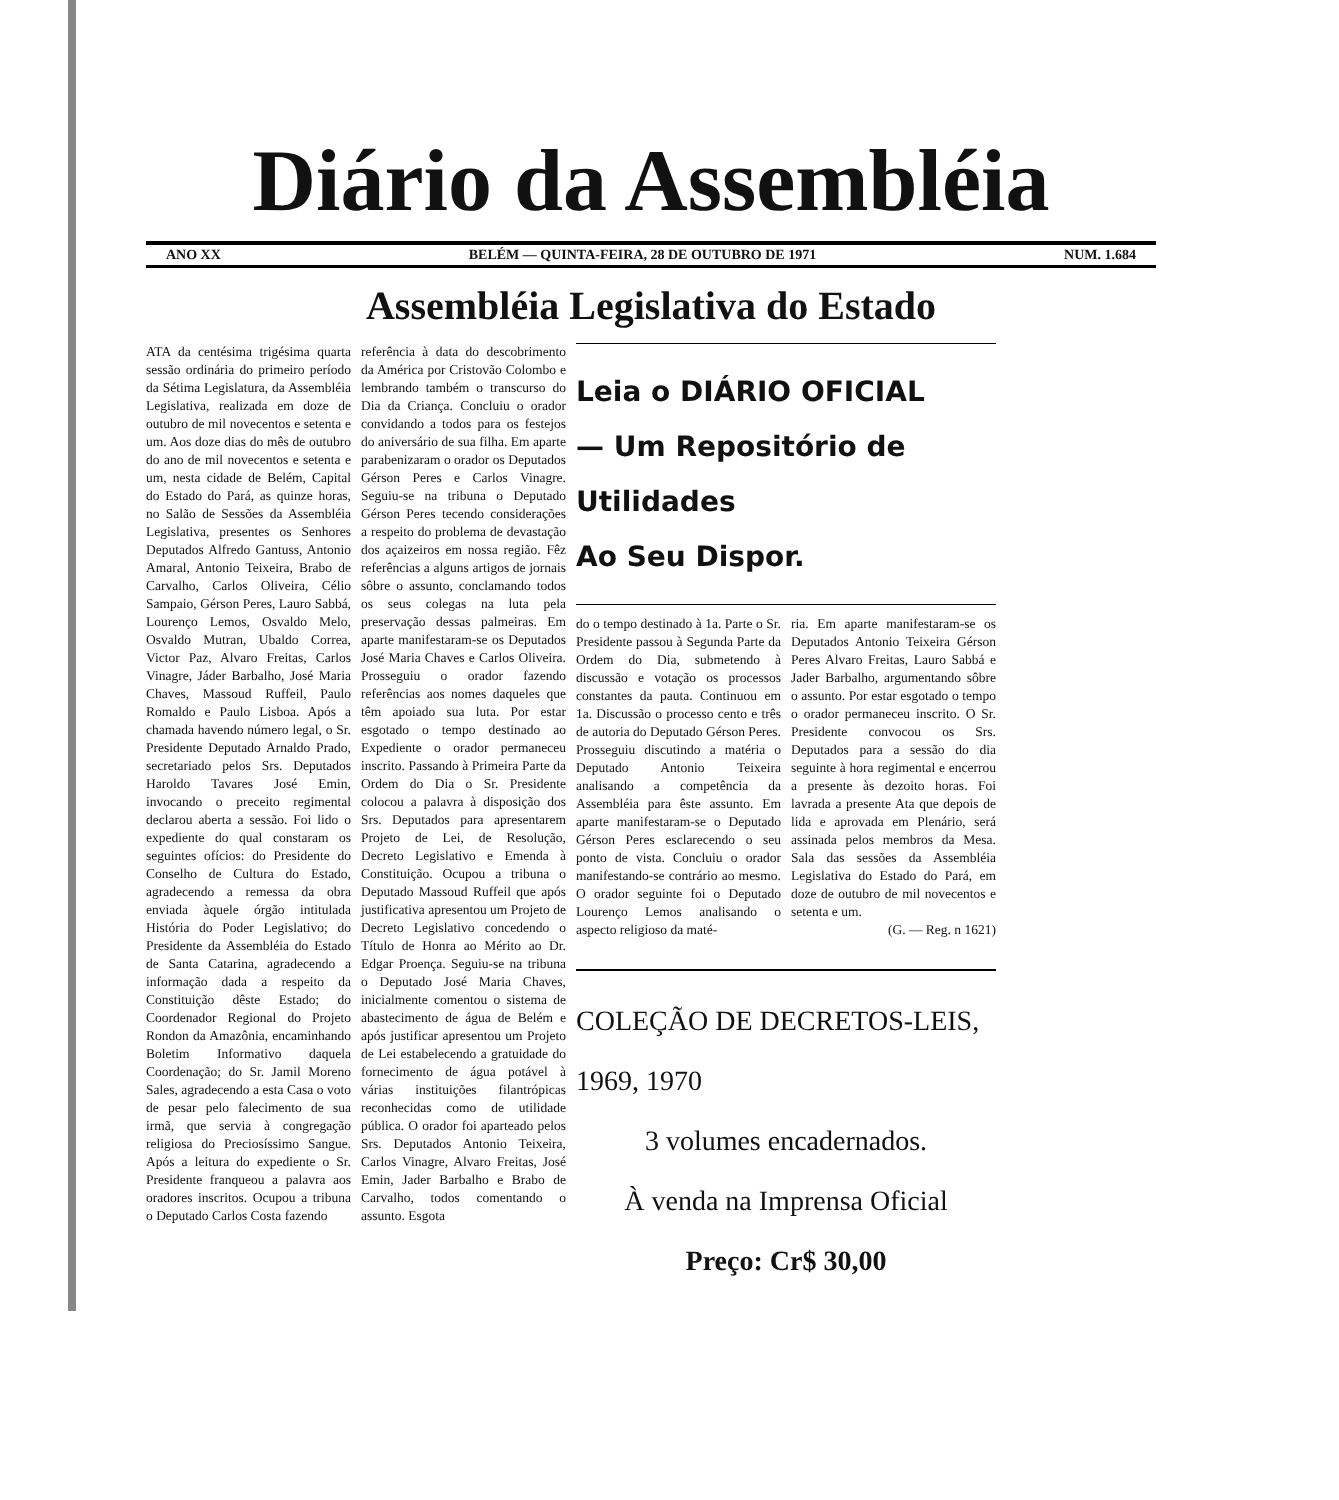Diário da Assembléia
ANO XX BELÉM — QUINTA-FEIRA, 28 DE OUTUBRO DE 1971 NUM. 1.684
Assembléia Legislativa do Estado
ATA da centésima trigésima quarta sessão ordinária do primeiro período da Sétima Legislatura, da Assembléia Legislativa, realizada em doze de outubro de mil novecentos e setenta e um. Aos doze dias do mês de outubro do ano de mil novecentos e setenta e um, nesta cidade de Belém, Capital do Estado do Pará, as quinze horas, no Salão de Sessões da Assembléia Legislativa, presentes os Senhores Deputados Alfredo Gantuss, Antonio Amaral, Antonio Teixeira, Brabo de Carvalho, Carlos Oliveira, Célio Sampaio, Gérson Peres, Lauro Sabbá, Lourenço Lemos, Osvaldo Melo, Osvaldo Mutran, Ubaldo Correa, Victor Paz, Alvaro Freitas, Carlos Vinagre, Jáder Barbalho, José Maria Chaves, Massoud Ruffeil, Paulo Romaldo e Paulo Lisboa. Após a chamada havendo número legal, o Sr. Presidente Deputado Arnaldo Prado, secretariado pelos Srs. Deputados Haroldo Tavares José Emin, invocando o preceito regimental declarou aberta a sessão. Foi lido o expediente do qual constaram os seguintes ofícios: do Presidente do Conselho de Cultura do Estado, agradecendo a remessa da obra enviada àquele órgão intitulada História do Poder Legislativo; do Presidente da Assembléia do Estado de Santa Catarina, agradecendo a informação dada a respeito da Constituição dêste Estado; do Coordenador Regional do Projeto Rondon da Amazônia, encaminhando Boletim Informativo daquela Coordenação; do Sr. Jamil Moreno Sales, agradecendo a esta Casa o voto de pesar pelo falecimento de sua irmã, que servia à congregação religiosa do Preciosíssimo Sangue. Após a leitura do expediente o Sr. Presidente franqueou a palavra aos oradores inscritos. Ocupou a tribuna o Deputado Carlos Costa fazendo
referência à data do descobrimento da América por Cristovão Colombo e lembrando também o transcurso do Dia da Criança. Concluiu o orador convidando a todos para os festejos do aniversário de sua filha. Em aparte parabenizaram o orador os Deputados Gérson Peres e Carlos Vinagre. Seguiu-se na tribuna o Deputado Gérson Peres tecendo considerações a respeito do problema de devastação dos açaizeiros em nossa região. Fêz referências a alguns artigos de jornais sôbre o assunto, conclamando todos os seus colegas na luta pela preservação dessas palmeiras. Em aparte manifestaram-se os Deputados José Maria Chaves e Carlos Oliveira. Prosseguiu o orador fazendo referências aos nomes daqueles que têm apoiado sua luta. Por estar esgotado o tempo destinado ao Expediente o orador permaneceu inscrito. Passando à Primeira Parte da Ordem do Dia o Sr. Presidente colocou a palavra à disposição dos Srs. Deputados para apresentarem Projeto de Lei, de Resolução, Decreto Legislativo e Emenda à Constituição. Ocupou a tribuna o Deputado Massoud Ruffeil que após justificativa apresentou um Projeto de Decreto Legislativo concedendo o Título de Honra ao Mérito ao Dr. Edgar Proença. Seguiu-se na tribuna o Deputado José Maria Chaves, inicialmente comentou o sistema de abastecimento de água de Belém e após justificar apresentou um Projeto de Lei estabelecendo a gratuidade do fornecimento de água potável à várias instituições filantrópicas reconhecidas como de utilidade pública. O orador foi aparteado pelos Srs. Deputados Antonio Teixeira, Carlos Vinagre, Alvaro Freitas, José Emin, Jader Barbalho e Brabo de Carvalho, todos comentando o assunto. Esgota
Leia o DIÁRIO OFICIAL
— Um Repositório de Utilidades
Ao Seu Dispor.
do o tempo destinado à 1a. Parte o Sr. Presidente passou à Segunda Parte da Ordem do Dia, submetendo à discussão e votação os processos constantes da pauta. Continuou em 1a. Discussão o processo cento e três de autoria do Deputado Gérson Peres. Prosseguiu discutindo a matéria o Deputado Antonio Teixeira analisando a competência da Assembléia para êste assunto. Em aparte manifestaram-se o Deputado Gérson Peres esclarecendo o seu ponto de vista. Concluiu o orador manifestando-se contrário ao mesmo. O orador seguinte foi o Deputado Lourenço Lemos analisando o aspecto religioso da maté-
ria. Em aparte manifestaram-se os Deputados Antonio Teixeira Gérson Peres Alvaro Freitas, Lauro Sabbá e Jader Barbalho, argumentando sôbre o assunto. Por estar esgotado o tempo o orador permaneceu inscrito. O Sr. Presidente convocou os Srs. Deputados para a sessão do dia seguinte à hora regimental e encerrou a presente às dezoito horas. Foi lavrada a presente Ata que depois de lida e aprovada em Plenário, será assinada pelos membros da Mesa. Sala das sessões da Assembléia Legislativa do Estado do Pará, em doze de outubro de mil novecentos e setenta e um.
(G. — Reg. n 1621)
COLEÇÃO DE DECRETOS-LEIS,
1969, 1970
3 volumes encadernados.
À venda na Imprensa Oficial
Preço: Cr$ 30,00